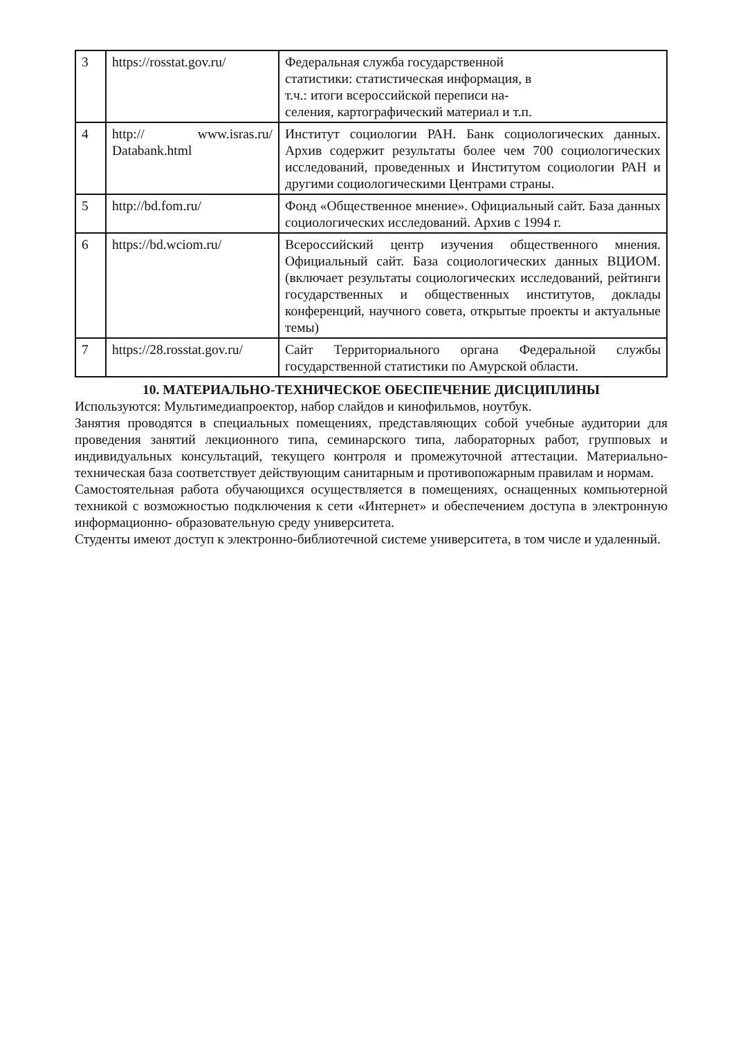| 3 | https://rosstat.gov.ru/ | Федеральная служба государственной статистики: статистическая информация, в т.ч.: итоги всероссийской переписи на- селения, картографический материал и т.п. |
| 4 | http:// www.isras.ru/ Databank.html | Институт социологии РАН. Банк социологических данных. Архив содержит результаты более чем 700 социологических исследований, проведенных и Институтом социологии РАН и другими социологическими Центрами страны. |
| 5 | http://bd.fom.ru/ | Фонд «Общественное мнение». Официальный сайт. База данных социологических исследований. Архив с 1994 г. |
| 6 | https://bd.wciom.ru/ | Всероссийский центр изучения общественного мнения. Официальный сайт. База социологических данных ВЦИОМ. (включает результаты социологических исследований, рейтинги государственных и общественных институтов, доклады конференций, научного совета, открытые проекты и актуальные темы) |
| 7 | https://28.rosstat.gov.ru/ | Сайт Территориального органа Федеральной службы государственной статистики по Амурской области. |
10. МАТЕРИАЛЬНО-ТЕХНИЧЕСКОЕ ОБЕСПЕЧЕНИЕ ДИСЦИПЛИНЫ
Используются: Мультимедиапроектор, набор слайдов и кинофильмов, ноутбук.
Занятия проводятся в специальных помещениях, представляющих собой учебные аудитории для проведения занятий лекционного типа, семинарского типа, лабораторных работ, групповых и индивидуальных консультаций, текущего контроля и промежуточной аттестации. Материально- техническая база соответствует действующим санитарным и противопожарным правилам и нормам.
Самостоятельная работа обучающихся осуществляется в помещениях, оснащенных компьютерной техникой с возможностью подключения к сети «Интернет» и обеспечением доступа в электронную информационно- образовательную среду университета.
Студенты имеют доступ к электронно-библиотечной системе университета, в том числе и удаленный.